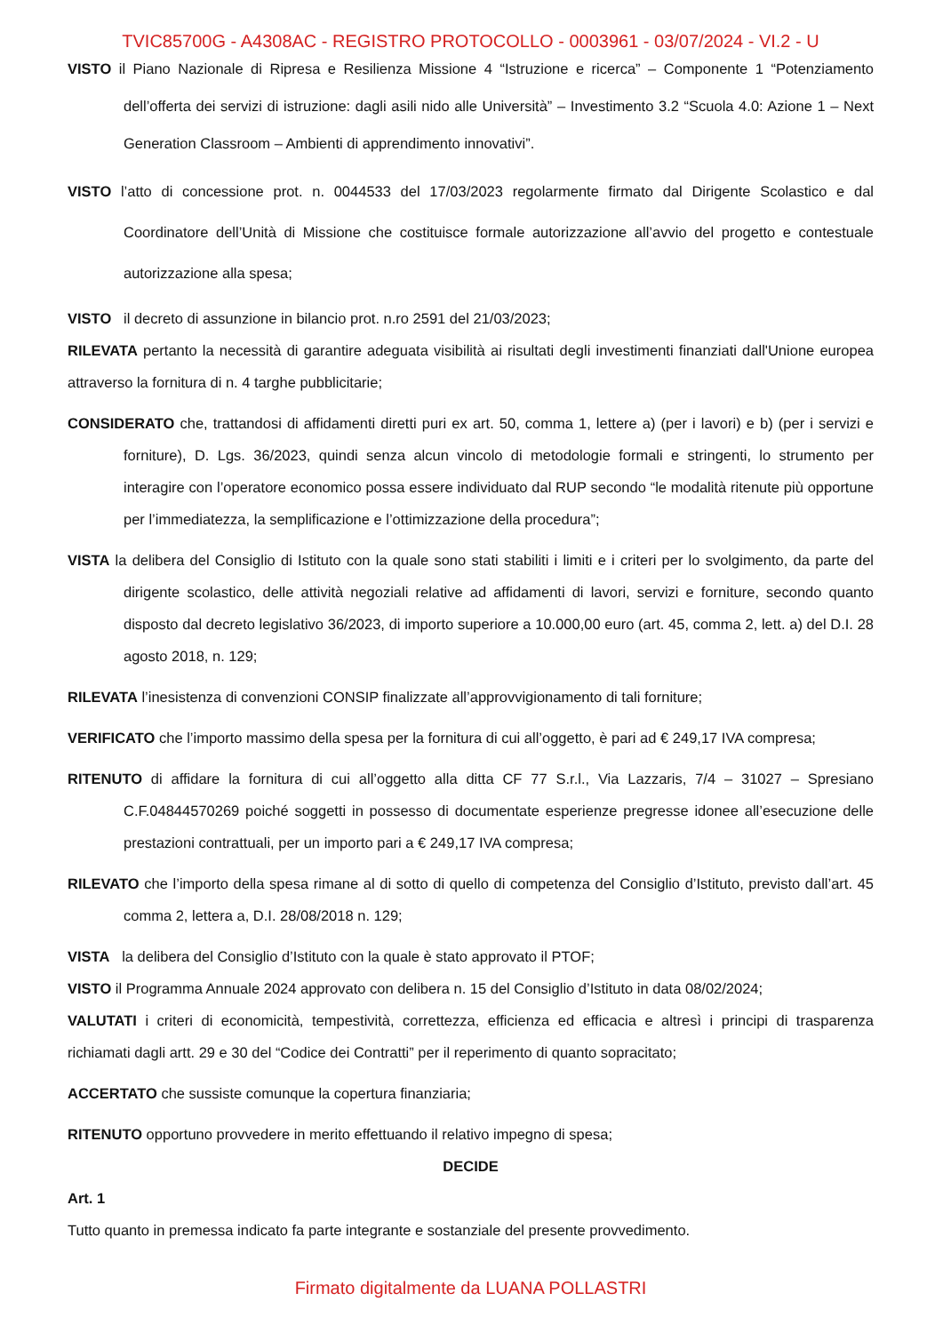TVIC85700G - A4308AC - REGISTRO PROTOCOLLO - 0003961 - 03/07/2024 - VI.2 - U
VISTO il Piano Nazionale di Ripresa e Resilienza Missione 4 “Istruzione e ricerca” – Componente 1 “Potenziamento dell’offerta dei servizi di istruzione: dagli asili nido alle Università” – Investimento 3.2 “Scuola 4.0: Azione 1 – Next Generation Classroom – Ambienti di apprendimento innovativi”.
VISTO l’atto di concessione prot. n. 0044533 del 17/03/2023 regolarmente firmato dal Dirigente Scolastico e dal Coordinatore dell’Unità di Missione che costituisce formale autorizzazione all’avvio del progetto e contestuale autorizzazione alla spesa;
VISTO il decreto di assunzione in bilancio prot. n.ro 2591 del 21/03/2023;
RILEVATA pertanto la necessità di garantire adeguata visibilità ai risultati degli investimenti finanziati dall'Unione europea attraverso la fornitura di n. 4 targhe pubblicitarie;
CONSIDERATO che, trattandosi di affidamenti diretti puri ex art. 50, comma 1, lettere a) (per i lavori) e b) (per i servizi e forniture), D. Lgs. 36/2023, quindi senza alcun vincolo di metodologie formali e stringenti, lo strumento per interagire con l’operatore economico possa essere individuato dal RUP secondo “le modalità ritenute più opportune per l’immediatezza, la semplificazione e l’ottimizzazione della procedura”;
VISTA la delibera del Consiglio di Istituto con la quale sono stati stabiliti i limiti e i criteri per lo svolgimento, da parte del dirigente scolastico, delle attività negoziali relative ad affidamenti di lavori, servizi e forniture, secondo quanto disposto dal decreto legislativo 36/2023, di importo superiore a 10.000,00 euro (art. 45, comma 2, lett. a) del D.I. 28 agosto 2018, n. 129;
RILEVATA l’inesistenza di convenzioni CONSIP finalizzate all’approvvigionamento di tali forniture;
VERIFICATO che l’importo massimo della spesa per la fornitura di cui all’oggetto, è pari ad € 249,17 IVA compresa;
RITENUTO di affidare la fornitura di cui all’oggetto alla ditta CF 77 S.r.l., Via Lazzaris, 7/4 – 31027 – Spresiano C.F.04844570269 poiché soggetti in possesso di documentate esperienze pregresse idonee all’esecuzione delle prestazioni contrattuali, per un importo pari a € 249,17 IVA compresa;
RILEVATO che l’importo della spesa rimane al di sotto di quello di competenza del Consiglio d’Istituto, previsto dall’art. 45 comma 2, lettera a, D.I. 28/08/2018 n. 129;
VISTA la delibera del Consiglio d’Istituto con la quale è stato approvato il PTOF;
VISTO il Programma Annuale 2024 approvato con delibera n. 15 del Consiglio d’Istituto in data 08/02/2024;
VALUTATI i criteri di economicità, tempestività, correttezza, efficienza ed efficacia e altresì i principi di trasparenza richiamati dagli artt. 29 e 30 del “Codice dei Contratti” per il reperimento di quanto sopracitato;
ACCERTATO che sussiste comunque la copertura finanziaria;
RITENUTO opportuno provvedere in merito effettuando il relativo impegno di spesa;
DECIDE
Art. 1
Tutto quanto in premessa indicato fa parte integrante e sostanziale del presente provvedimento.
Firmato digitalmente da LUANA POLLASTRI